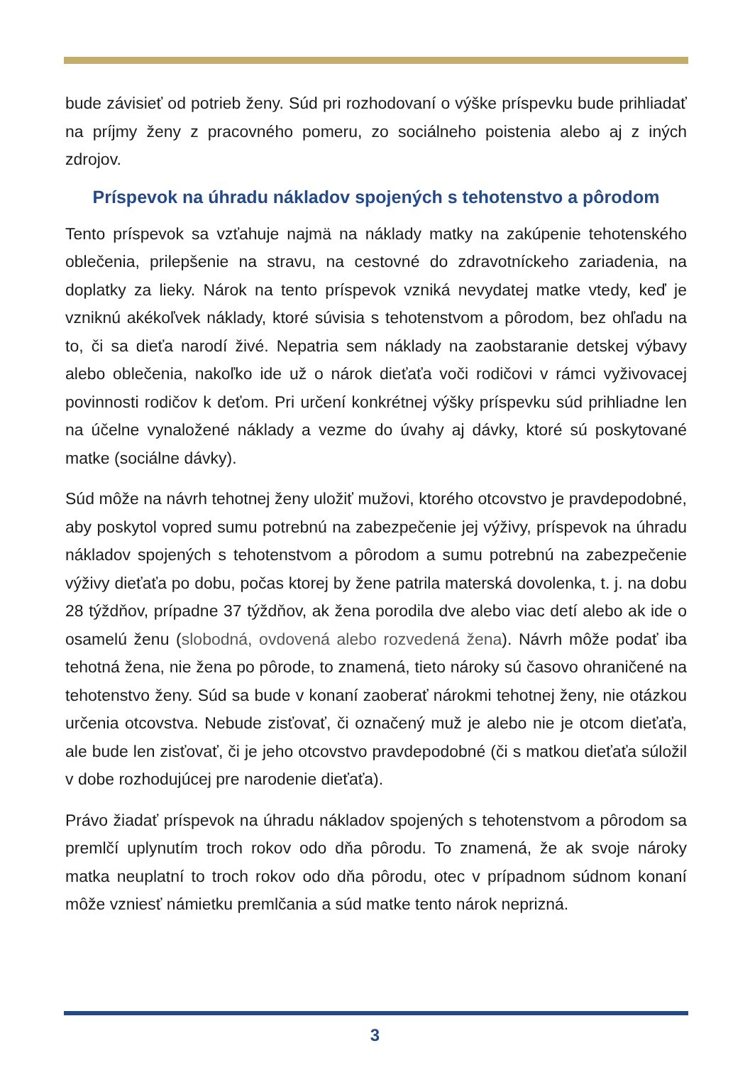bude závisieť od potrieb ženy. Súd pri rozhodovaní o výške príspevku bude prihliadať na príjmy ženy z pracovného pomeru, zo sociálneho poistenia alebo aj z iných zdrojov.
Príspevok na úhradu nákladov spojených s tehotenstvo a pôrodom
Tento príspevok sa vzťahuje najmä na náklady matky na zakúpenie tehotenského oblečenia, prilepšenie na stravu, na cestovné do zdravotníckeho zariadenia, na doplatky za lieky. Nárok na tento príspevok vzniká nevydatej matke vtedy, keď je vzniknú akékoľvek náklady, ktoré súvisia s tehotenstvom a pôrodom, bez ohľadu na to, či sa dieťa narodí živé. Nepatria sem náklady na zaobstaranie detskej výbavy alebo oblečenia, nakoľko ide už o nárok dieťaťa voči rodičovi v rámci vyživovacej povinnosti rodičov k deťom. Pri určení konkrétnej výšky príspevku súd prihliadne len na účelne vynaložené náklady a vezme do úvahy aj dávky, ktoré sú poskytované matke (sociálne dávky).
Súd môže na návrh tehotnej ženy uložiť mužovi, ktorého otcovstvo je pravdepodobné, aby poskytol vopred sumu potrebnú na zabezpečenie jej výživy, príspevok na úhradu nákladov spojených s tehotenstvom a pôrodom a sumu potrebnú na zabezpečenie výživy dieťaťa po dobu, počas ktorej by žene patrila materská dovolenka, t. j. na dobu 28 týždňov, prípadne 37 týždňov, ak žena porodila dve alebo viac detí alebo ak ide o osamelú ženu (slobodná, ovdovená alebo rozvedená žena). Návrh môže podať iba tehotná žena, nie žena po pôrode, to znamená, tieto nároky sú časovo ohraničené na tehotenstvo ženy. Súd sa bude v konaní zaoberať nárokmi tehotnej ženy, nie otázkou určenia otcovstva. Nebude zisťovať, či označený muž je alebo nie je otcom dieťaťa, ale bude len zisťovať, či je jeho otcovstvo pravdepodobné (či s matkou dieťaťa súložil v dobe rozhodujúcej pre narodenie dieťaťa).
Právo žiadať príspevok na úhradu nákladov spojených s tehotenstvom a pôrodom sa premlčí uplynutím troch rokov odo dňa pôrodu. To znamená, že ak svoje nároky matka neuplatní to troch rokov odo dňa pôrodu, otec v prípadnom súdnom konaní môže vzniesť námietku premlčania a súd matke tento nárok neprizná.
3